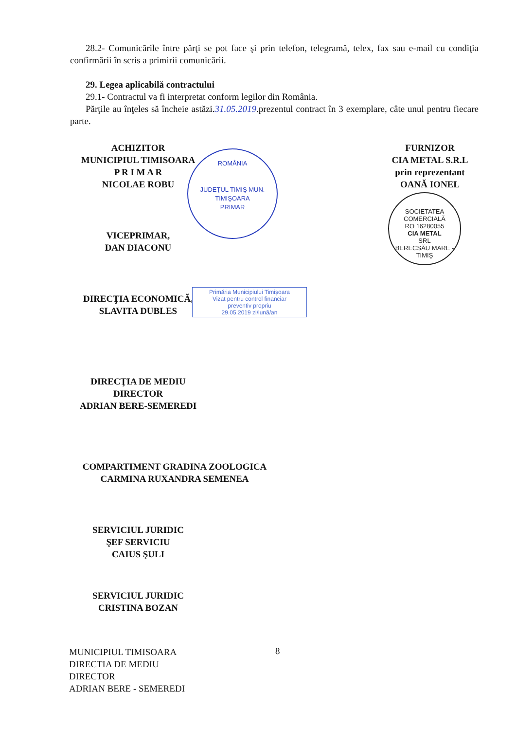28.2- Comunicările între părţi se pot face şi prin telefon, telegramă, telex, fax sau e-mail cu condiţia confirmării în scris a primirii comunicării.
29. Legea aplicabilă contractului
29.1- Contractul va fi interpretat conform legilor din România.
Părţile au înţeles să încheie astăzi.31.05.2019.prezentul contract în 3 exemplare, câte unul pentru fiecare parte.
ACHIZITOR
MUNICIPIUL TIMISOARA
P R I M A R
NICOLAE ROBU
FURNIZOR
CIA METAL S.R.L
prin reprezentant
OANĂ IONEL
VICEPRIMAR,
DAN DIACONU
DIRECŢIA ECONOMICĂ,
SLAVITA DUBLES
DIRECŢIA DE MEDIU
DIRECTOR
ADRIAN BERE-SEMEREDI
COMPARTIMENT GRADINA ZOOLOGICA
CARMINA RUXANDRA SEMENEA
SERVICIUL JURIDIC
ŞEF SERVICIU
CAIUS ŞULI
SERVICIUL JURIDIC
CRISTINA BOZAN
ROMÂNIA
JUDEŢUL TIMIŞ MUN. TIMIŞOARA
PRIMAR
SOCIETATEA COMERCIALĂ
RO 16280055
CIA METAL
SRL
BERECSĂU MARE - TIMIŞ
Primăria Municipiului Timişoara
Vizat pentru control financiar
preventiv propriu
29.05.2019 zi/lună/an
MUNICIPIUL TIMISOARA
DIRECTIA DE MEDIU
DIRECTOR
ADRIAN BERE - SEMEREDI
8